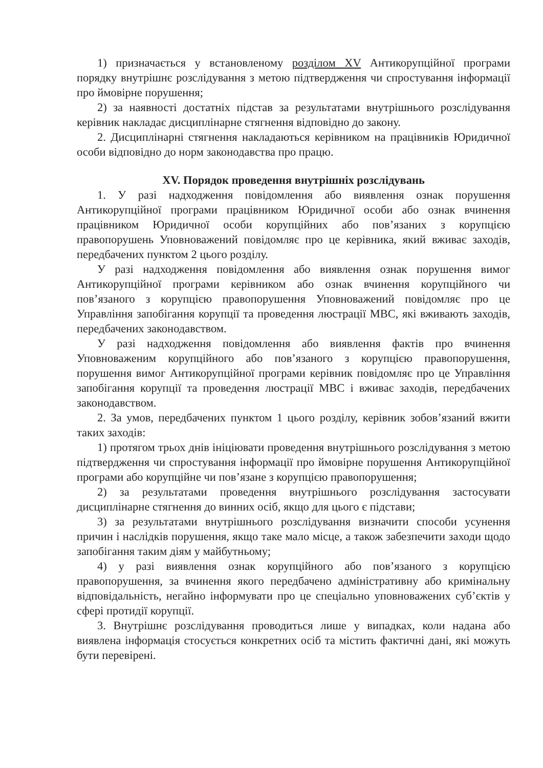1) призначається у встановленому розділом XV Антикорупційної програми порядку внутрішнє розслідування з метою підтвердження чи спростування інформації про ймовірне порушення;
2) за наявності достатніх підстав за результатами внутрішнього розслідування керівник накладає дисциплінарне стягнення відповідно до закону.
2. Дисциплінарні стягнення накладаються керівником на працівників Юридичної особи відповідно до норм законодавства про працю.
XV. Порядок проведення внутрішніх розслідувань
1. У разі надходження повідомлення або виявлення ознак порушення Антикорупційної програми працівником Юридичної особи або ознак вчинення працівником Юридичної особи корупційних або пов’язаних з корупцією правопорушень Уповноважений повідомляє про це керівника, який вживає заходів, передбачених пунктом 2 цього розділу.
У разі надходження повідомлення або виявлення ознак порушення вимог Антикорупційної програми керівником або ознак вчинення корупційного чи пов’язаного з корупцією правопорушення Уповноважений повідомляє про це Управління запобігання корупції та проведення люстрації МВС, які вживають заходів, передбачених законодавством.
У разі надходження повідомлення або виявлення фактів про вчинення Уповноваженим корупційного або пов’язаного з корупцією правопорушення, порушення вимог Антикорупційної програми керівник повідомляє про це Управління запобігання корупції та проведення люстрації МВС і вживає заходів, передбачених законодавством.
2. За умов, передбачених пунктом 1 цього розділу, керівник зобов’язаний вжити таких заходів:
1) протягом трьох днів ініціювати проведення внутрішнього розслідування з метою підтвердження чи спростування інформації про ймовірне порушення Антикорупційної програми або корупційне чи пов’язане з корупцією правопорушення;
2) за результатами проведення внутрішнього розслідування застосувати дисциплінарне стягнення до винних осіб, якщо для цього є підстави;
3) за результатами внутрішнього розслідування визначити способи усунення причин і наслідків порушення, якщо таке мало місце, а також забезпечити заходи щодо запобігання таким діям у майбутньому;
4) у разі виявлення ознак корупційного або пов’язаного з корупцією правопорушення, за вчинення якого передбачено адміністративну або кримінальну відповідальність, негайно інформувати про це спеціально уповноважених суб’єктів у сфері протидії корупції.
3. Внутрішнє розслідування проводиться лише у випадках, коли надана або виявлена інформація стосується конкретних осіб та містить фактичні дані, які можуть бути перевірені.